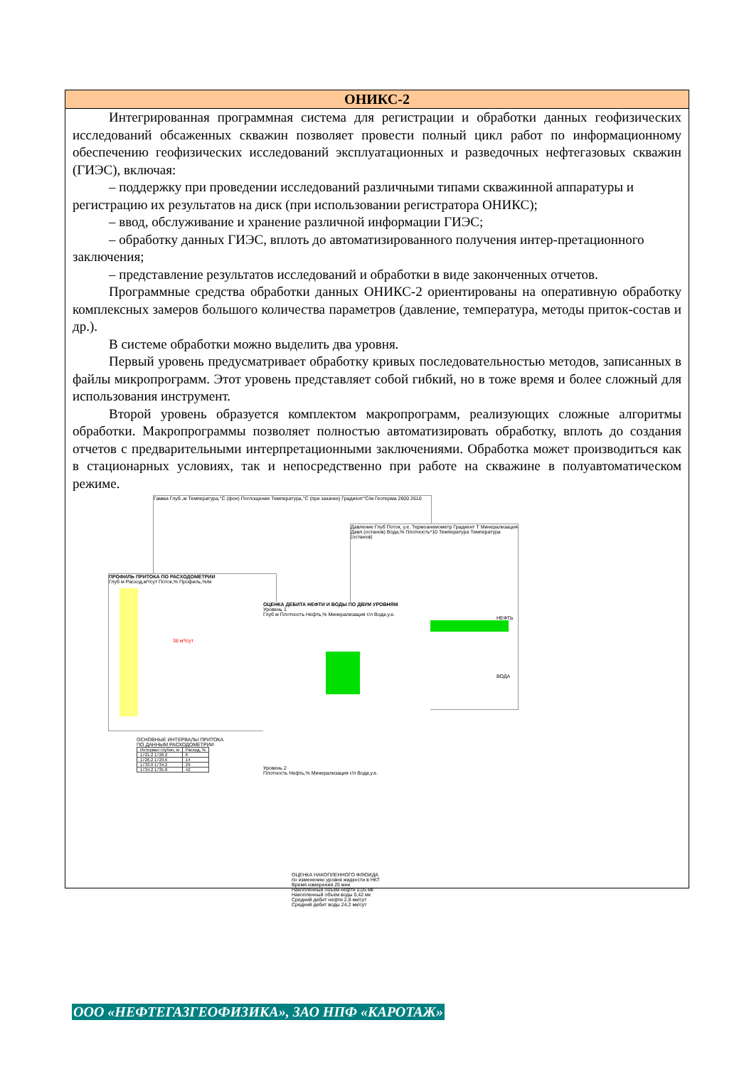ОНИКС-2
Интегрированная программная система для регистрации и обработки данных геофизических исследований обсаженных скважин позволяет провести полный цикл работ по информационному обеспечению геофизических исследований эксплуатационных и разведочных нефтегазовых скважин (ГИЭС), включая:
– поддержку при проведении исследований различными типами скважинной аппаратуры и регистрацию их результатов на диск (при использовании регистратора ОНИКС);
– ввод, обслуживание и хранение различной информации ГИЭС;
– обработку данных ГИЭС, вплоть до автоматизированного получения интер-претационного заключения;
– представление результатов исследований и обработки в виде законченных отчетов.
Программные средства обработки данных ОНИКС-2 ориентированы на оперативную обработку комплексных замеров большого количества параметров (давление, температура, методы приток-состав и др.).
В системе обработки можно выделить два уровня.
Первый уровень предусматривает обработку кривых последовательностью методов, записанных в файлы микропрограмм. Этот уровень представляет собой гибкий, но в тоже время и более сложный для использования инструмент.
Второй уровень образуется комплектом макропрограмм, реализующих сложные алгоритмы обработки. Макропрограммы позволяет полностью автоматизировать обработку, вплоть до создания отчетов с предварительными интерпретационными заключениями. Обработка может производиться как в стационарных условиях, так и непосредственно при работе на скважине в полуавтоматическом режиме.
Гамма Глуб.,м Температура,°С (фон) Поглощение Температура,°С (при закачке) Градиент°С/м Геотерма 2600 2610
ПРОФИЛЬ ПРИТОКА ПО РАСХОДОМЕТРИИ
Глуб м Расход,м³/сут Поток,% Профиль,%/м
38 м³/сут
ОСНОВНЫЕ ИНТЕРВАЛЫ ПРИТОКА
ПО ДАННЫМ РАСХОДОМЕТРИИ
| Интервал глубин, м | Расход, % |
| --- | --- |
| 1721.2 1726.2 | 6 |
| 1726.2 1729.6 | 14 |
| 1733.0 1734.2 | 29 |
| 1734.2 1735.8 | 42 |
Давление Глуб Поток, у.е. Термоанемометр Градиент Т Минерализация Давл.(останов) Вода,% Плотность*10 Температура Температура (останов)
НЕФТЬ
ВОДА
ОЦЕНКА ДЕБИТА НЕФТИ И ВОДЫ ПО ДВУМ УРОВНЯМ
Уровень 1
Глуб м Плотность Нефть,% Минерализация г/л Вода,у.е.
Уровень 2
Плотность Нефть,% Минерализация г/л Вода,у.е.
ОЦЕНКА НАКОПЛЕННОГО ФЛЮИДА
по изменению уровня жидкости в НКТ
Время измерения 25 мин
Накопленный объём нефти 0,05 мк
Накопленный объём воды 0,42 мк
Средний дебит нефти 2,8 мк/сут
Средний дебит воды 24,2 мк/сут
ООО «НЕФТЕГАЗГЕОФИЗИКА», ЗАО НПФ «КАРОТАЖ»